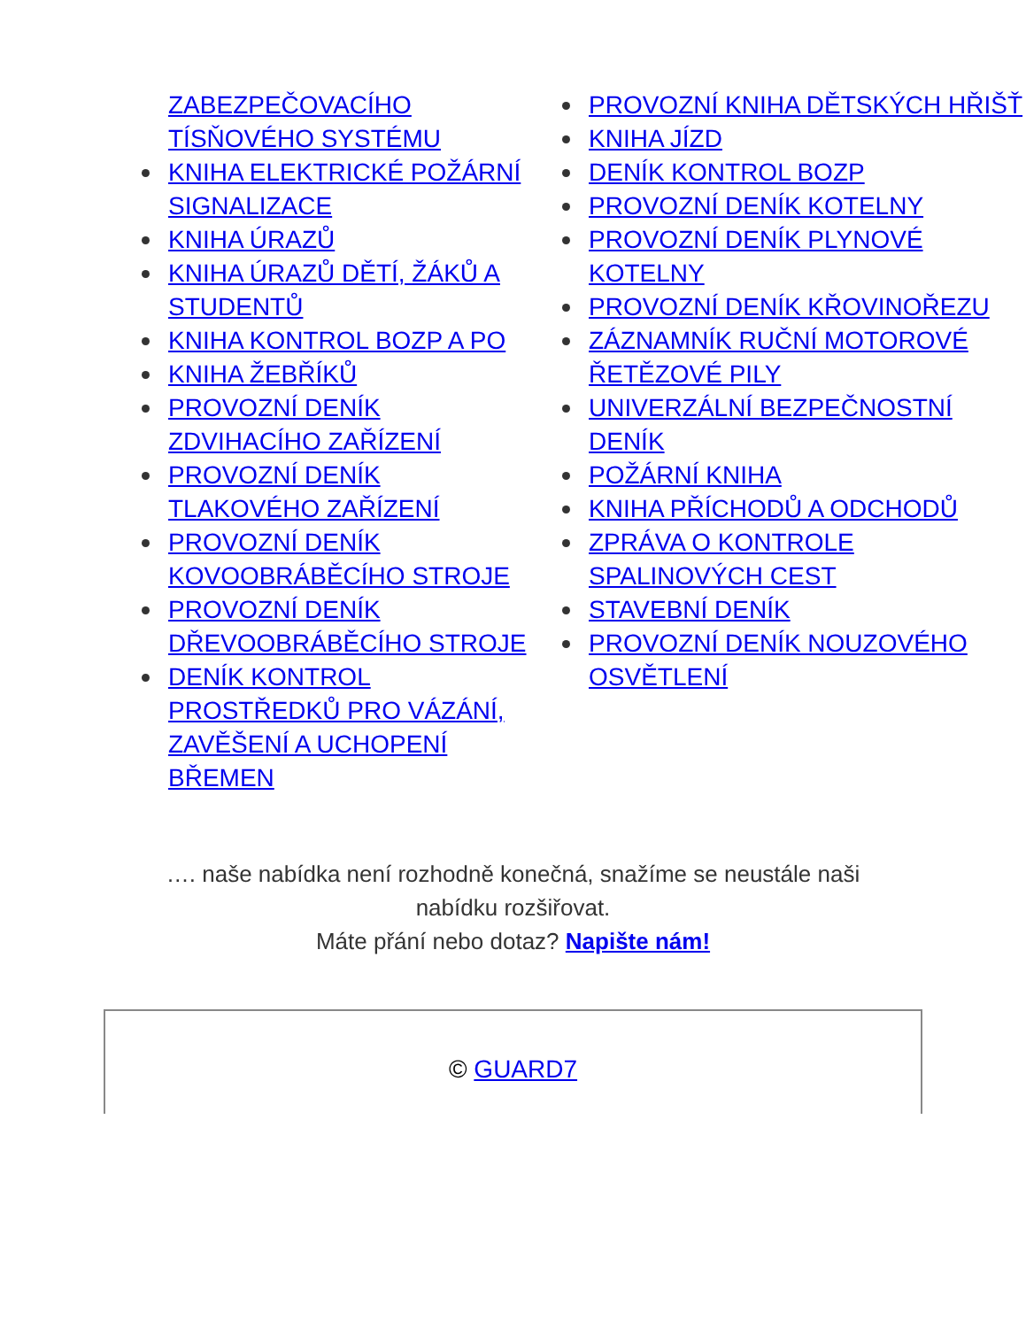ZABEZPEČOVACÍHO TÍSŇOVÉHO SYSTÉMU
KNIHA ELEKTRICKÉ POŽÁRNÍ SIGNALIZACE
KNIHA ÚRAZŮ
KNIHA ÚRAZŮ DĚTÍ, ŽÁKŮ A STUDENTŮ
KNIHA KONTROL BOZP A PO
KNIHA ŽEBŘÍKŮ
PROVOZNÍ DENÍK ZDVIHACÍHO ZAŘÍZENÍ
PROVOZNÍ DENÍK TLAKOVÉHO ZAŘÍZENÍ
PROVOZNÍ DENÍK KOVOOBRÁBĚCÍHO STROJE
PROVOZNÍ DENÍK DŘEVOOBRÁBĚCÍHO STROJE
DENÍK KONTROL PROSTŘEDKŮ PRO VÁZÁNÍ, ZAVĚŠENÍ A UCHOPENÍ BŘEMEN
PROVOZNÍ KNIHA DĚTSKÝCH HŘIŠŤ
KNIHA JÍZD
DENÍK KONTROL BOZP
PROVOZNÍ DENÍK KOTELNY
PROVOZNÍ DENÍK PLYNOVÉ KOTELNY
PROVOZNÍ DENÍK KŘOVINOŘEZU
ZÁZNAMNÍK RUČNÍ MOTOROVÉ ŘETĚZOVÉ PILY
UNIVERZÁLNÍ BEZPEČNOSTNÍ DENÍK
POŽÁRNÍ KNIHA
KNIHA PŘÍCHODŮ A ODCHODŮ
ZPRÁVA O KONTROLE SPALINOVÝCH CEST
STAVEBNÍ DENÍK
PROVOZNÍ DENÍK NOUZOVÉHO OSVĚTLENÍ
…. naše nabídka není rozhodně konečná, snažíme se neustále naši nabídku rozšiřovat.
Máte přání nebo dotaz? Napište nám!
© GUARD7